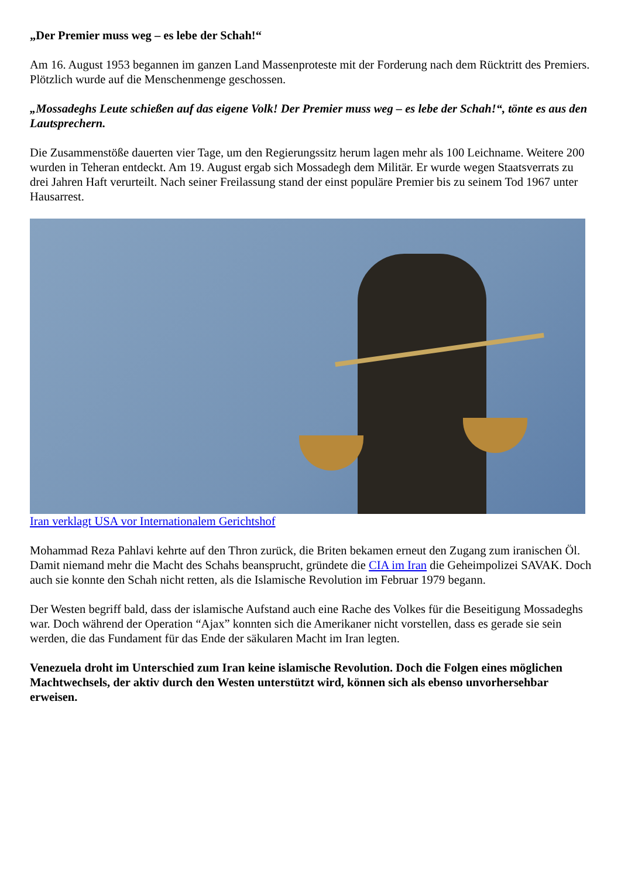„Der Premier muss weg – es lebe der Schah!“
Am 16. August 1953 begannen im ganzen Land Massenproteste mit der Forderung nach dem Rücktritt des Premiers. Plötzlich wurde auf die Menschenmenge geschossen.
„Mossadeghs Leute schießen auf das eigene Volk! Der Premier muss weg – es lebe der Schah!“, tönte es aus den Lautsprechern.
Die Zusammenstöße dauerten vier Tage, um den Regierungssitz herum lagen mehr als 100 Leichname. Weitere 200 wurden in Teheran entdeckt. Am 19. August ergab sich Mossadegh dem Militär. Er wurde wegen Staatsverrats zu drei Jahren Haft verurteilt. Nach seiner Freilassung stand der einst populäre Premier bis zu seinem Tod 1967 unter Hausarrest.
Iran verklagt USA vor Internationalem Gerichtshof
Mohammad Reza Pahlavi kehrte auf den Thron zurück, die Briten bekamen erneut den Zugang zum iranischen Öl. Damit niemand mehr die Macht des Schahs beansprucht, gründete die CIA im Iran die Geheimpolizei SAVAK. Doch auch sie konnte den Schah nicht retten, als die Islamische Revolution im Februar 1979 begann.
Der Westen begriff bald, dass der islamische Aufstand auch eine Rache des Volkes für die Beseitigung Mossadeghs war. Doch während der Operation “Ajax” konnten sich die Amerikaner nicht vorstellen, dass es gerade sie sein werden, die das Fundament für das Ende der säkularen Macht im Iran legten.
Venezuela droht im Unterschied zum Iran keine islamische Revolution. Doch die Folgen eines möglichen Machtwechsels, der aktiv durch den Westen unterstützt wird, können sich als ebenso unvorhersehbar erweisen.